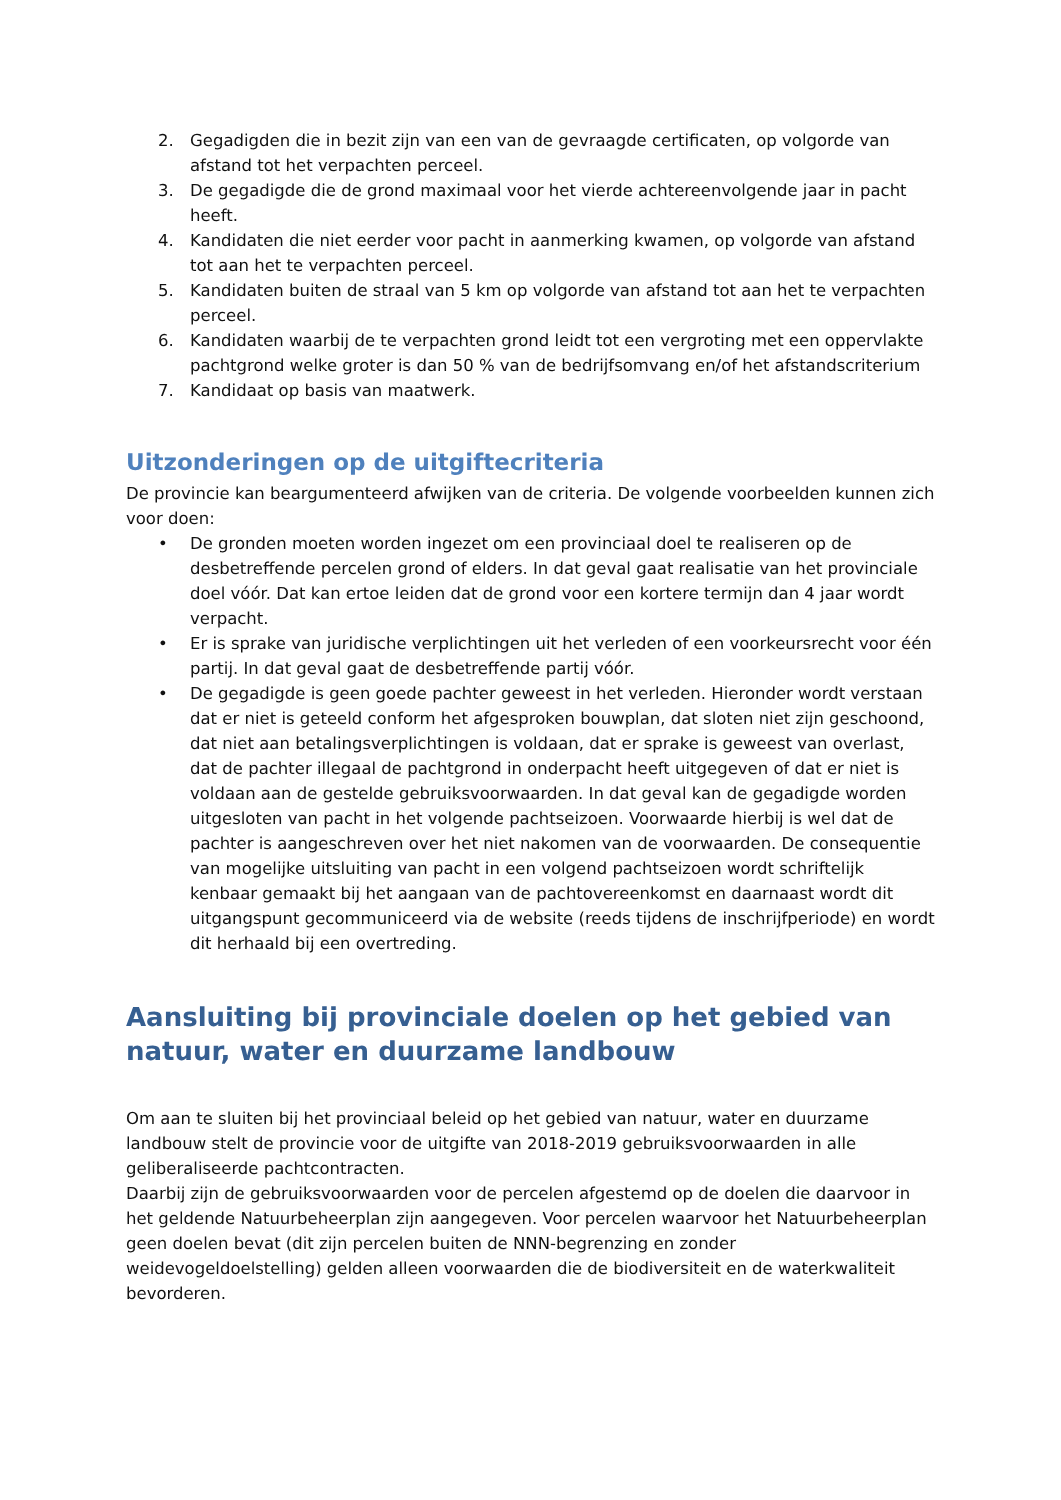2. Gegadigden die in bezit zijn van een van de gevraagde certificaten, op volgorde van afstand tot het verpachten perceel.
3. De gegadigde die de grond maximaal voor het vierde achtereenvolgende jaar in pacht heeft.
4. Kandidaten die niet eerder voor pacht in aanmerking kwamen, op volgorde van afstand tot aan het te verpachten perceel.
5. Kandidaten buiten de straal van 5 km op volgorde van afstand tot aan het te verpachten perceel.
6. Kandidaten waarbij de te verpachten grond leidt tot een vergroting met een oppervlakte pachtgrond welke groter is dan 50 % van de bedrijfsomvang en/of het afstandscriterium
7. Kandidaat op basis van maatwerk.
Uitzonderingen op de uitgiftecriteria
De provincie kan beargumenteerd afwijken van de criteria. De volgende voorbeelden kunnen zich voor doen:
• De gronden moeten worden ingezet om een provinciaal doel te realiseren op de desbetreffende percelen grond of elders. In dat geval gaat realisatie van het provinciale doel vóór. Dat kan ertoe leiden dat de grond voor een kortere termijn dan 4 jaar wordt verpacht.
• Er is sprake van juridische verplichtingen uit het verleden of een voorkeursrecht voor één partij. In dat geval gaat de desbetreffende partij vóór.
• De gegadigde is geen goede pachter geweest in het verleden. Hieronder wordt verstaan dat er niet is geteeld conform het afgesproken bouwplan, dat sloten niet zijn geschoond, dat niet aan betalingsverplichtingen is voldaan, dat er sprake is geweest van overlast, dat de pachter illegaal de pachtgrond in onderpacht heeft uitgegeven of dat er niet is voldaan aan de gestelde gebruiksvoorwaarden. In dat geval kan de gegadigde worden uitgesloten van pacht in het volgende pachtseizoen. Voorwaarde hierbij is wel dat de pachter is aangeschreven over het niet nakomen van de voorwaarden. De consequentie van mogelijke uitsluiting van pacht in een volgend pachtseizoen wordt schriftelijk kenbaar gemaakt bij het aangaan van de pachtovereenkomst en daarnaast wordt dit uitgangspunt gecommuniceerd via de website (reeds tijdens de inschrijfperiode) en wordt dit herhaald bij een overtreding.
Aansluiting bij provinciale doelen op het gebied van natuur, water en duurzame landbouw
Om aan te sluiten bij het provinciaal beleid op het gebied van natuur, water en duurzame landbouw stelt de provincie voor de uitgifte van 2018-2019 gebruiksvoorwaarden in alle geliberaliseerde pachtcontracten.
Daarbij zijn de gebruiksvoorwaarden voor de percelen afgestemd op de doelen die daarvoor in het geldende Natuurbeheerplan zijn aangegeven. Voor percelen waarvoor het Natuurbeheerplan geen doelen bevat (dit zijn percelen buiten de NNN-begrenzing en zonder weidevogeldoelstelling) gelden alleen voorwaarden die de biodiversiteit en de waterkwaliteit bevorderen.